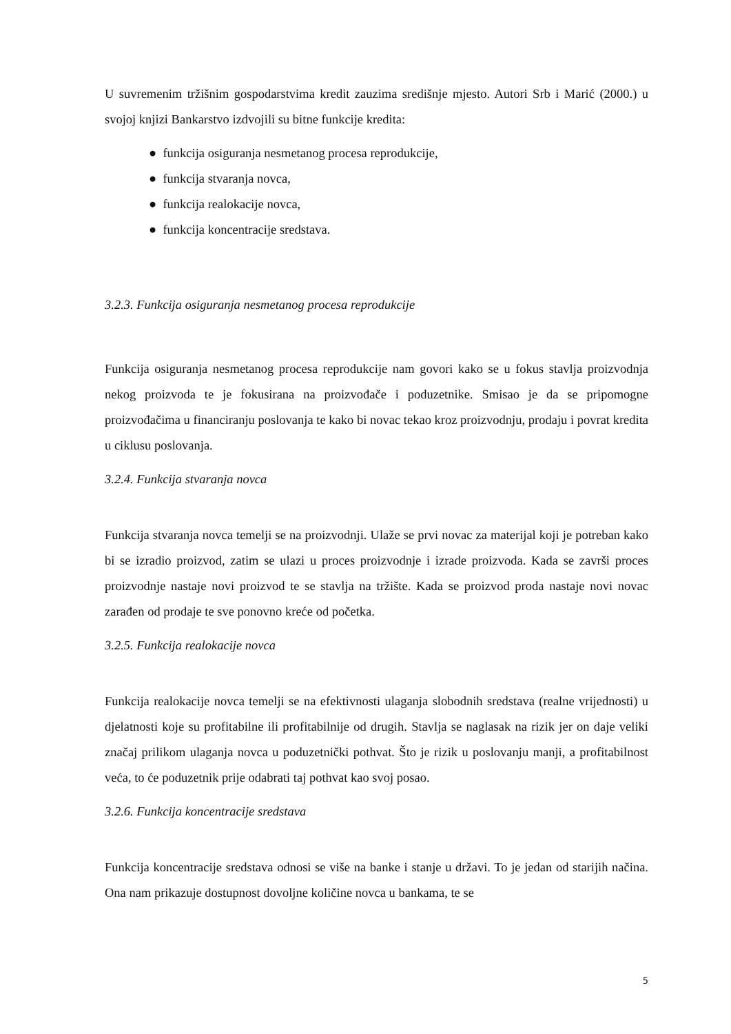U suvremenim tržišnim gospodarstvima kredit zauzima središnje mjesto. Autori Srb i Marić (2000.) u svojoj knjizi Bankarstvo izdvojili su bitne funkcije kredita:
● funkcija osiguranja nesmetanog procesa reprodukcije,
● funkcija stvaranja novca,
● funkcija realokacije novca,
● funkcija koncentracije sredstava.
3.2.3. Funkcija osiguranja nesmetanog procesa reprodukcije
Funkcija osiguranja nesmetanog procesa reprodukcije nam govori kako se u fokus stavlja proizvodnja nekog proizvoda te je fokusirana na proizvođače i poduzetnike. Smisao je da se pripomogne proizvođačima u financiranju poslovanja te kako bi novac tekao kroz proizvodnju, prodaju i povrat kredita u ciklusu poslovanja.
3.2.4. Funkcija stvaranja novca
Funkcija stvaranja novca temelji se na proizvodnji. Ulaže se prvi novac za materijal koji je potreban kako bi se izradio proizvod, zatim se ulazi u proces proizvodnje i izrade proizvoda. Kada se završi proces proizvodnje nastaje novi proizvod te se stavlja na tržište. Kada se proizvod proda nastaje novi novac zarađen od prodaje te sve ponovno kreće od početka.
3.2.5. Funkcija realokacije novca
Funkcija realokacije novca temelji se na efektivnosti ulaganja slobodnih sredstava (realne vrijednosti) u djelatnosti koje su profitabilne ili profitabilnije od drugih. Stavlja se naglasak na rizik jer on daje veliki značaj prilikom ulaganja novca u poduzetnički pothvat. Što je rizik u poslovanju manji, a profitabilnost veća, to će poduzetnik prije odabrati taj pothvat kao svoj posao.
3.2.6. Funkcija koncentracije sredstava
Funkcija koncentracije sredstava odnosi se više na banke i stanje u državi. To je jedan od starijih načina. Ona nam prikazuje dostupnost dovoljne količine novca u bankama, te se
5